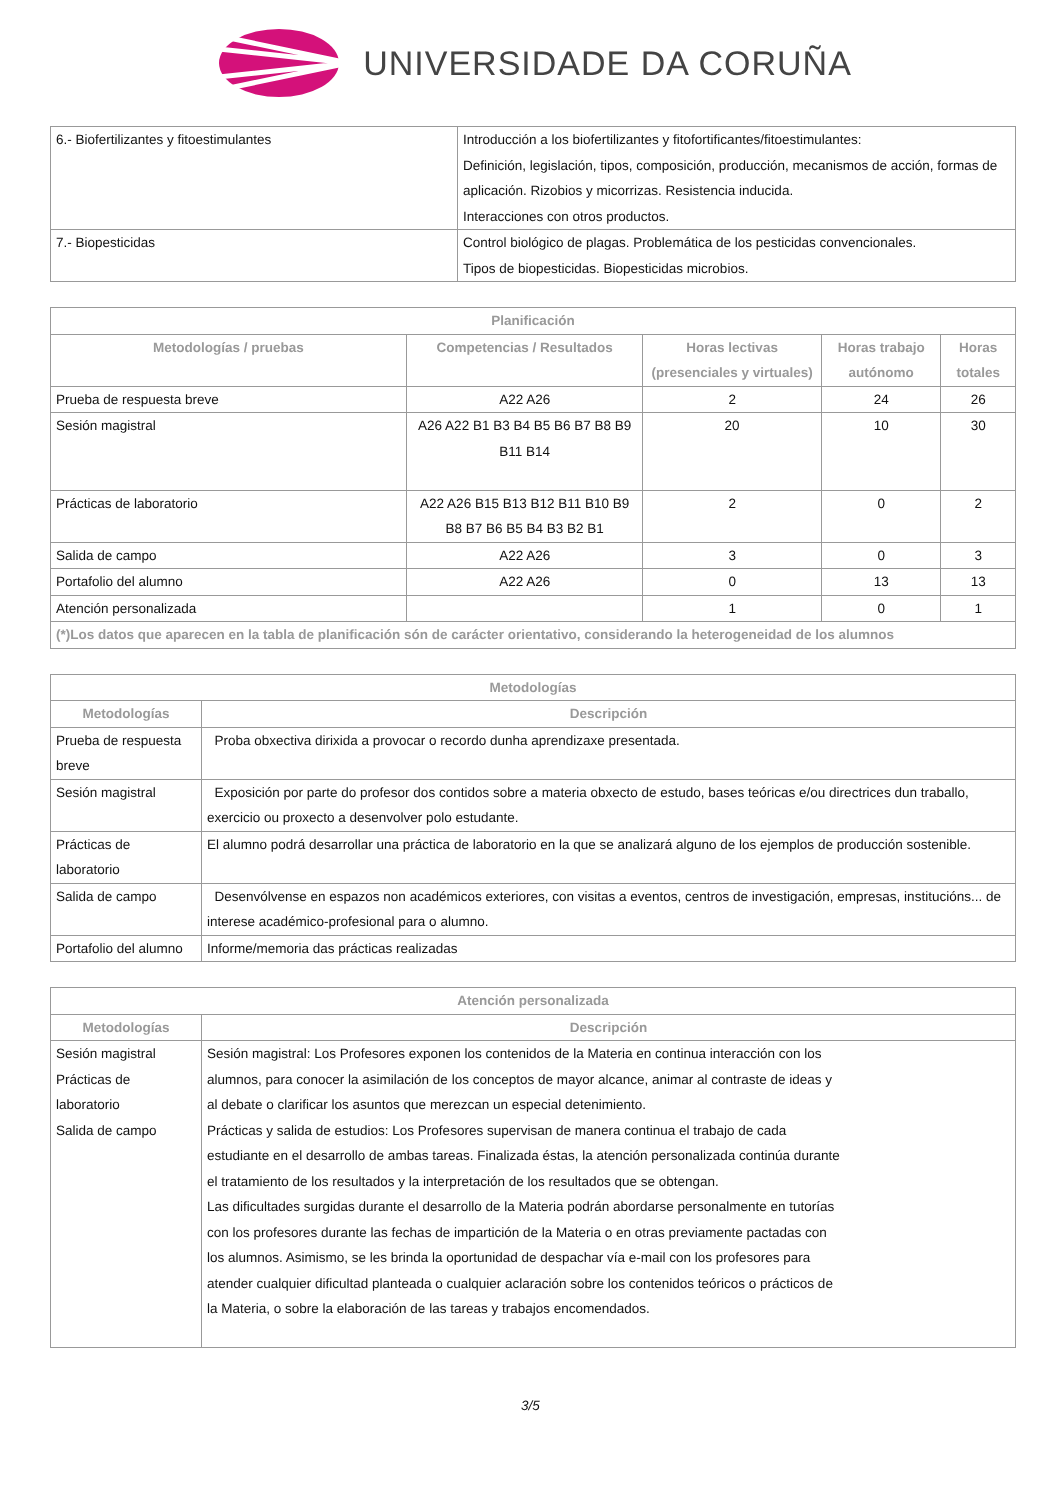UNIVERSIDADE DA CORUÑA
| 6.- Biofertilizantes y fitoestimulantes | Introducción a los biofertilizantes y fitofortificantes/fitoestimulantes: Definición, legislación, tipos, composición, producción, mecanismos de acción, formas de aplicación. Rizobios y micorrizas. Resistencia inducida. Interacciones con otros productos. |
| 7.- Biopesticidas | Control biológico de plagas. Problemática de los pesticidas convencionales. Tipos de biopesticidas. Biopesticidas microbios. |
| Planificación | | | | |
| --- | --- | --- | --- | --- |
| Metodologías / pruebas | Competencias / Resultados | Horas lectivas (presenciales y virtuales) | Horas trabajo autónomo | Horas totales |
| Prueba de respuesta breve | A22 A26 | 2 | 24 | 26 |
| Sesión magistral | A26 A22 B1 B3 B4 B5 B6 B7 B8 B9 B11 B14 | 20 | 10 | 30 |
| Prácticas de laboratorio | A22 A26 B15 B13 B12 B11 B10 B9 B8 B7 B6 B5 B4 B3 B2 B1 | 2 | 0 | 2 |
| Salida de campo | A22 A26 | 3 | 0 | 3 |
| Portafolio del alumno | A22 A26 | 0 | 13 | 13 |
| Atención personalizada | | 1 | 0 | 1 |
| (*)Los datos que aparecen en la tabla de planificación són de carácter orientativo, considerando la heterogeneidad de los alumnos | | | | |
| Metodologías | |
| --- | --- |
| Metodologías | Descripción |
| Prueba de respuesta breve | Proba obxectiva dirixida a provocar o recordo dunha aprendizaxe presentada. |
| Sesión magistral | Exposición por parte do profesor dos contidos sobre a materia obxecto de estudo, bases teóricas e/ou directrices dun traballo, exercicio ou proxecto a desenvolver polo estudante. |
| Prácticas de laboratorio | El alumno podrá desarrollar una práctica de laboratorio en la que se analizará alguno de los ejemplos de producción sostenible. |
| Salida de campo | Desenvólvense en espazos non académicos exteriores, con visitas a eventos, centros de investigación, empresas, institucións... de interese académico-profesional para o alumno. |
| Portafolio del alumno | Informe/memoria das prácticas realizadas |
| Atención personalizada | |
| --- | --- |
| Metodologías | Descripción |
| Sesión magistral Prácticas de laboratorio Salida de campo | Sesión magistral: Los Profesores exponen los contenidos de la Materia en continua interacción con los alumnos, para conocer la asimilación de los conceptos de mayor alcance, animar al contraste de ideas y al debate o clarificar los asuntos que merezcan un especial detenimiento. Prácticas y salida de estudios: Los Profesores supervisan de manera continua el trabajo de cada estudiante en el desarrollo de ambas tareas. Finalizada éstas, la atención personalizada continúa durante el tratamiento de los resultados y la interpretación de los resultados que se obtengan. Las dificultades surgidas durante el desarrollo de la Materia podrán abordarse personalmente en tutorías con los profesores durante las fechas de impartición de la Materia o en otras previamente pactadas con los alumnos. Asimismo, se les brinda la oportunidad de despachar vía e-mail con los profesores para atender cualquier dificultad planteada o cualquier aclaración sobre los contenidos teóricos o prácticos de la Materia, o sobre la elaboración de las tareas y trabajos encomendados. |
3/5